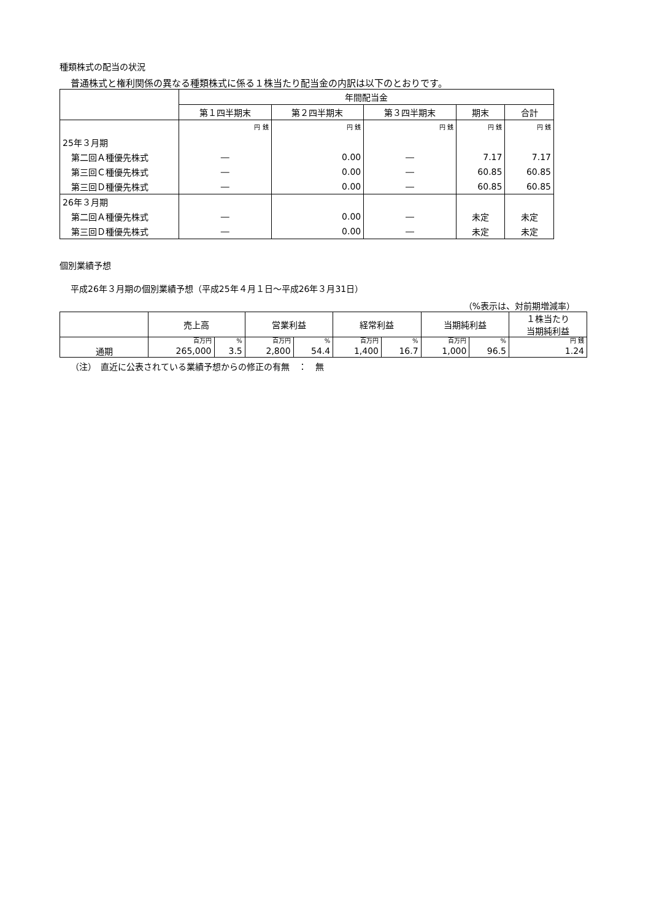種類株式の配当の状況
普通株式と権利関係の異なる種類株式に係る１株当たり配当金の内訳は以下のとおりです。
| | 年間配当金 | | | | |
| --- | --- | --- | --- | --- | --- |
| | 第１四半期末 | 第２四半期末 | 第３四半期末 | 期末 | 合計 |
| | 円 銭 | 円 銭 | 円 銭 | 円 銭 | 円 銭 |
| 25年３月期 | | | | | |
| 第二回Ａ種優先株式 | ― | 0.00 | ― | 7.17 | 7.17 |
| 第三回Ｃ種優先株式 | ― | 0.00 | ― | 60.85 | 60.85 |
| 第三回Ｄ種優先株式 | ― | 0.00 | ― | 60.85 | 60.85 |
| 26年３月期 | | | | | |
| 第二回Ａ種優先株式 | ― | 0.00 | ― | 未定 | 未定 |
| 第三回Ｄ種優先株式 | ― | 0.00 | ― | 未定 | 未定 |
個別業績予想
平成26年３月期の個別業績予想（平成25年４月１日～平成26年３月31日）
（%表示は、対前期増減率）
| | 売上高 | | 営業利益 | | 経常利益 | | 当期純利益 | | １株当たり 当期純利益 |
| --- | --- | --- | --- | --- | --- | --- | --- | --- | --- |
| | 百万円 | % | 百万円 | % | 百万円 | % | 百万円 | % | 円 銭 |
| 通期 | 265,000 | 3.5 | 2,800 | 54.4 | 1,400 | 16.7 | 1,000 | 96.5 | 1.24 |
（注）　直近に公表されている業績予想からの修正の有無　：　無